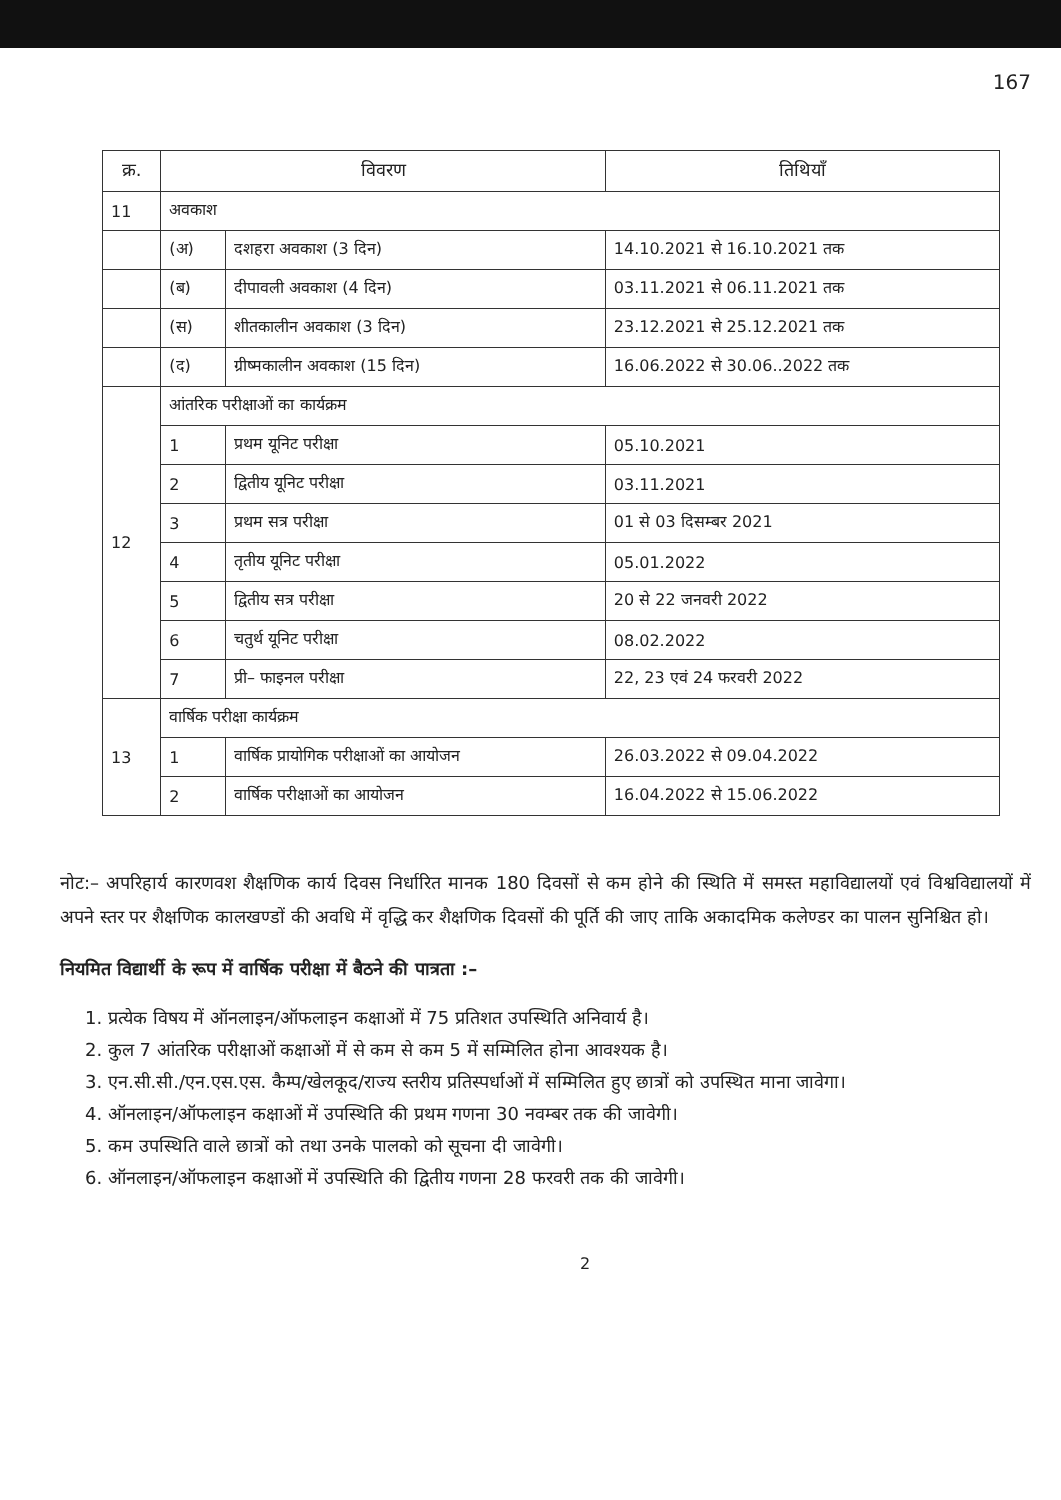167
| क्र. | विवरण | | तिथियाँ |
| --- | --- | --- | --- |
| 11 | अवकाश | | |
| | (अ) | दशहरा अवकाश (3 दिन) | 14.10.2021 से 16.10.2021 तक |
| | (ब) | दीपावली अवकाश (4 दिन) | 03.11.2021 से 06.11.2021 तक |
| | (स) | शीतकालीन अवकाश (3 दिन) | 23.12.2021 से 25.12.2021 तक |
| | (द) | ग्रीष्मकालीन अवकाश (15 दिन) | 16.06.2022 से 30.06..2022 तक |
| 12 | आंतरिक परीक्षाओं का कार्यक्रम | | |
| | 1 | प्रथम यूनिट परीक्षा | 05.10.2021 |
| | 2 | द्वितीय यूनिट परीक्षा | 03.11.2021 |
| | 3 | प्रथम सत्र परीक्षा | 01 से 03 दिसम्बर 2021 |
| | 4 | तृतीय यूनिट परीक्षा | 05.01.2022 |
| | 5 | द्वितीय सत्र परीक्षा | 20 से 22 जनवरी 2022 |
| | 6 | चतुर्थ यूनिट परीक्षा | 08.02.2022 |
| | 7 | प्री– फाइनल परीक्षा | 22, 23 एवं 24 फरवरी 2022 |
| 13 | वार्षिक परीक्षा कार्यक्रम | | |
| | 1 | वार्षिक प्रायोगिक परीक्षाओं का आयोजन | 26.03.2022 से 09.04.2022 |
| | 2 | वार्षिक परीक्षाओं का आयोजन | 16.04.2022 से 15.06.2022 |
नोट:– अपरिहार्य कारणवश शैक्षणिक कार्य दिवस निर्धारित मानक 180 दिवसों से कम होने की स्थिति में समस्त महाविद्यालयों एवं विश्वविद्यालयों में अपने स्तर पर शैक्षणिक कालखण्डों की अवधि में वृद्धि कर शैक्षणिक दिवसों की पूर्ति की जाए ताकि अकादमिक कलेण्डर का पालन सुनिश्चित हो।
नियमित विद्यार्थी के रूप में वार्षिक परीक्षा में बैठने की पात्रता :–
1. प्रत्येक विषय में ऑनलाइन/ऑफलाइन कक्षाओं में 75 प्रतिशत उपस्थिति अनिवार्य है।
2. कुल 7 आंतरिक परीक्षाओं कक्षाओं में से कम से कम 5 में सम्मिलित होना आवश्यक है।
3. एन.सी.सी./एन.एस.एस. कैम्प/खेलकूद/राज्य स्तरीय प्रतिस्पर्धाओं में सम्मिलित हुए छात्रों को उपस्थित माना जावेगा।
4. ऑनलाइन/ऑफलाइन कक्षाओं में उपस्थिति की प्रथम गणना 30 नवम्बर तक की जावेगी।
5. कम उपस्थिति वाले छात्रों को तथा उनके पालको को सूचना दी जावेगी।
6. ऑनलाइन/ऑफलाइन कक्षाओं में उपस्थिति की द्वितीय गणना 28 फरवरी तक की जावेगी।
2